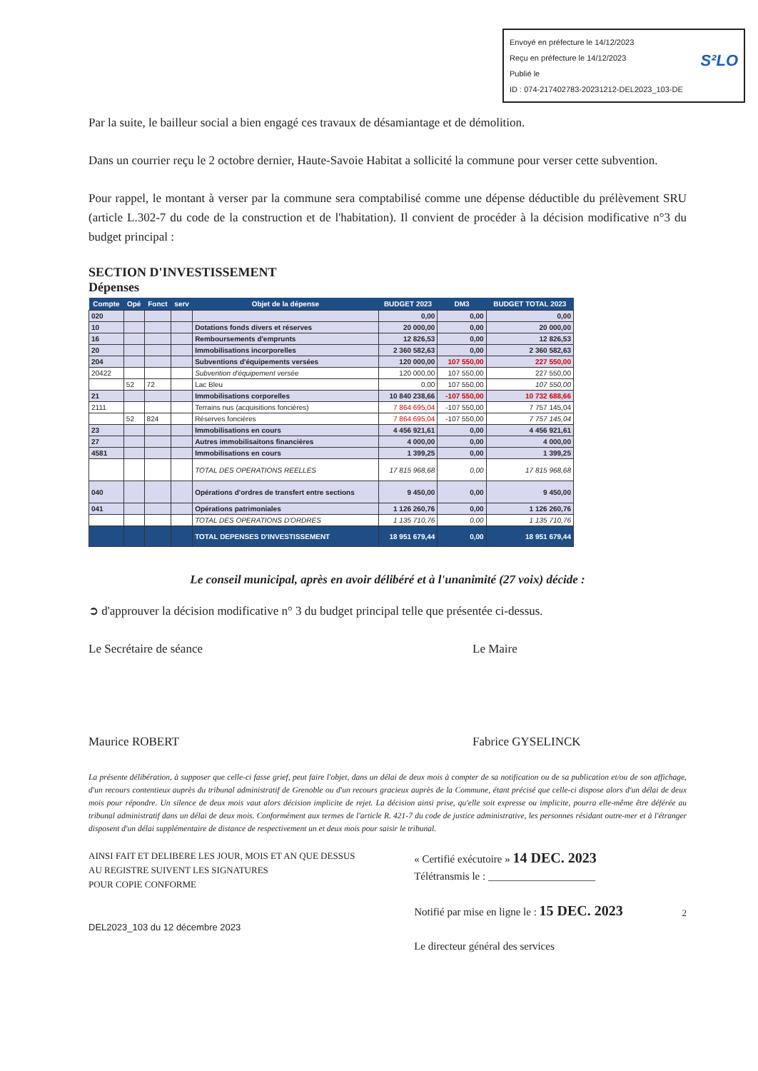Envoyé en préfecture le 14/12/2023
Reçu en préfecture le 14/12/2023
Publié le
ID : 074-217402783-20231212-DEL2023_103-DE
S²LO
Par la suite, le bailleur social a bien engagé ces travaux de désamiantage et de démolition.
Dans un courrier reçu le 2 octobre dernier, Haute-Savoie Habitat a sollicité la commune pour verser cette subvention.
Pour rappel, le montant à verser par la commune sera comptabilisé comme une dépense déductible du prélèvement SRU (article L.302-7 du code de la construction et de l'habitation). Il convient de procéder à la décision modificative n°3 du budget principal :
SECTION D'INVESTISSEMENT
Dépenses
| Compte | Opé | Fonct | serv | Objet de la dépense | BUDGET 2023 | DM3 | BUDGET TOTAL 2023 |
| --- | --- | --- | --- | --- | --- | --- | --- |
| 020 | | | | | 0,00 | 0,00 | 0,00 |
| 10 | | | | Dotations fonds divers et réserves | 20 000,00 | 0,00 | 20 000,00 |
| 16 | | | | Remboursements d'emprunts | 12 826,53 | 0,00 | 12 826,53 |
| 20 | | | | Immobilisations incorporelles | 2 360 582,63 | 0,00 | 2 360 582,63 |
| 204 | | | | Subventions d'équipements versées | 120 000,00 | 107 550,00 | 227 550,00 |
| 20422 | | | | Subvention d'équipement versée | 120 000,00 | 107 550,00 | 227 550,00 |
| | 52 | 72 | | Lac Bleu | 0,00 | 107 550,00 | 107 550,00 |
| 21 | | | | Immobilisations corporelles | 10 840 238,66 | -107 550,00 | 10 732 688,66 |
| 2111 | | | | Terrains nus (acquisitions foncières) | 7 864 695,04 | -107 550,00 | 7 757 145,04 |
| | 52 | 824 | | Réserves foncières | 7 864 695,04 | -107 550,00 | 7 757 145,04 |
| 23 | | | | Immobilisations en cours | 4 456 921,61 | 0,00 | 4 456 921,61 |
| 27 | | | | Autres immobilisaitons financières | 4 000,00 | 0,00 | 4 000,00 |
| 4581 | | | | Immobilisations en cours | 1 399,25 | 0,00 | 1 399,25 |
| | | | | TOTAL DES OPERATIONS REELLES | 17 815 968,68 | 0,00 | 17 815 968,68 |
| 040 | | | | Opérations d'ordres de transfert entre sections | 9 450,00 | 0,00 | 9 450,00 |
| 041 | | | | Opérations patrimoniales | 1 126 260,76 | 0,00 | 1 126 260,76 |
| | | | | TOTAL DES OPERATIONS D'ORDRES | 1 135 710,76 | 0,00 | 1 135 710,76 |
| | | | | TOTAL DEPENSES D'INVESTISSEMENT | 18 951 679,44 | 0,00 | 18 951 679,44 |
Le conseil municipal, après en avoir délibéré et à l'unanimité (27 voix) décide :
➲ d'approuver la décision modificative n° 3 du budget principal telle que présentée ci-dessus.
Le Secrétaire de séance
Maurice ROBERT
Le Maire
Fabrice GYSELINCK
La présente délibération, à supposer que celle-ci fasse grief, peut faire l'objet, dans un délai de deux mois à compter de sa notification ou de sa publication et/ou de son affichage, d'un recours contentieux auprès du tribunal administratif de Grenoble ou d'un recours gracieux auprès de la Commune, étant précisé que celle-ci dispose alors d'un délai de deux mois pour répondre. Un silence de deux mois vaut alors décision implicite de rejet. La décision ainsi prise, qu'elle soit expresse ou implicite, pourra elle-même être déférée au tribunal administratif dans un délai de deux mois. Conformément aux termes de l'article R. 421-7 du code de justice administrative, les personnes résidant outre-mer et à l'étranger disposent d'un délai supplémentaire de distance de respectivement un et deux mois pour saisir le tribunal.
AINSI FAIT ET DELIBERE LES JOUR, MOIS ET AN QUE DESSUS
AU REGISTRE SUIVENT LES SIGNATURES
POUR COPIE CONFORME
DEL2023_103 du 12 décembre 2023
« Certifié exécutoire » 14 DEC. 2023
Télétransmis le : ____________________
Notifié par mise en ligne le : 15 DEC. 2023
Le directeur général des services
2